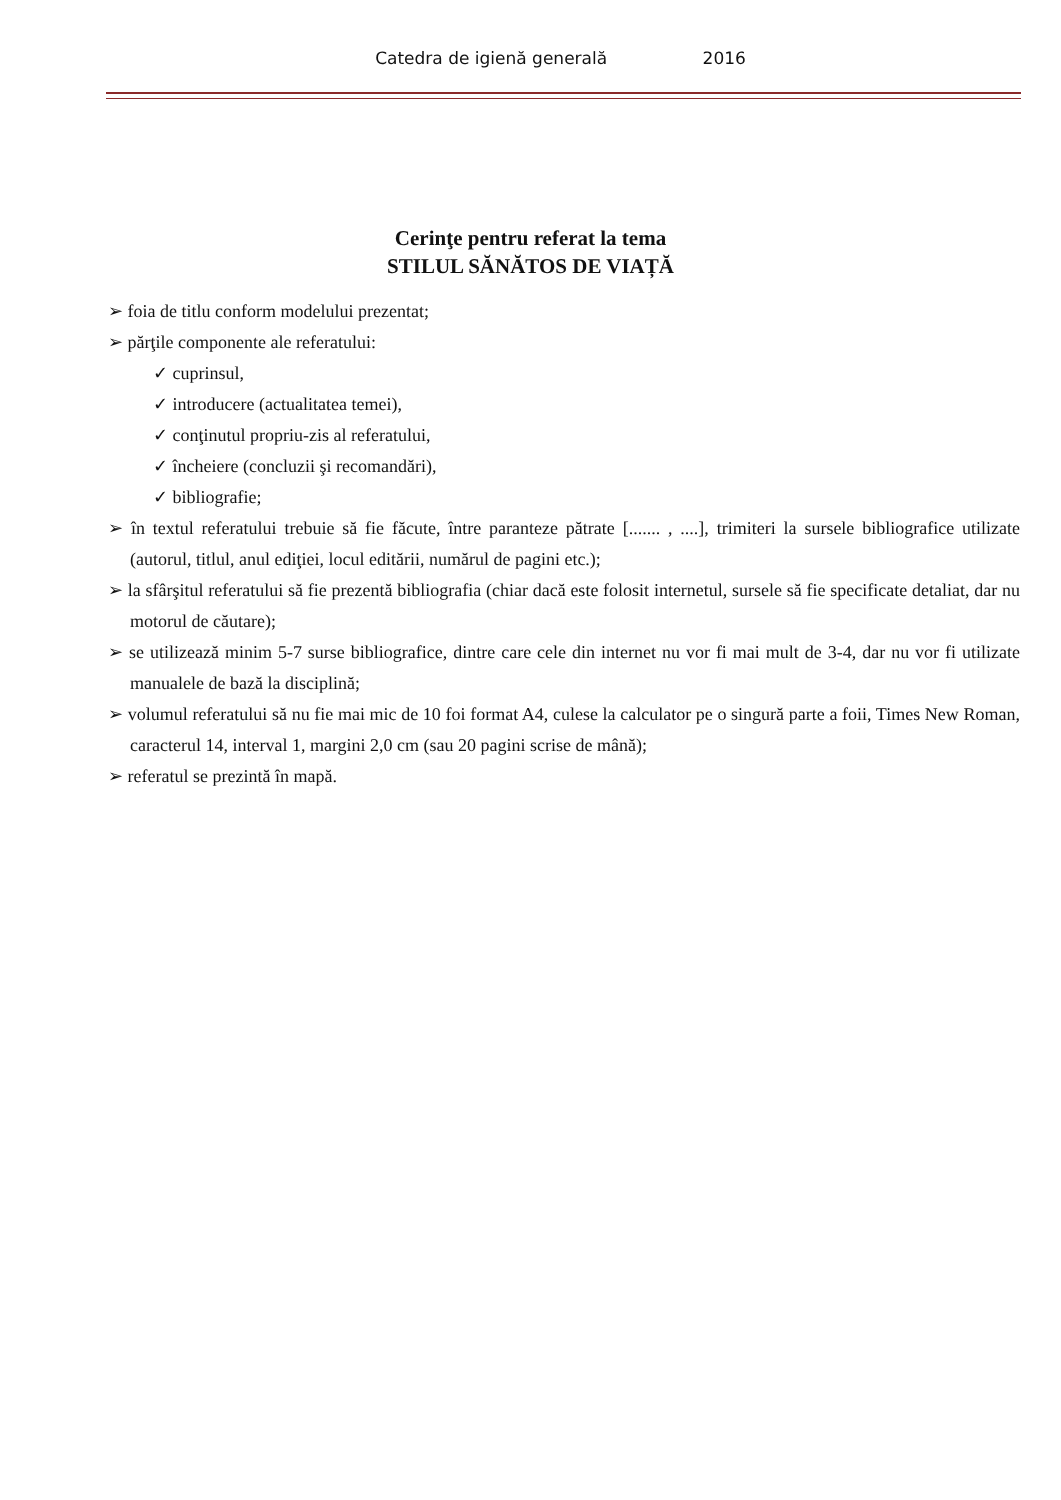Catedra de igienă generală 2016
Cerinţe pentru referat la tema
STILUL SĂNĂTOS DE VIAȚĂ
➢ foia de titlu conform modelului prezentat;
➢ părţile componente ale referatului:
✓ cuprinsul,
✓ introducere (actualitatea temei),
✓ conţinutul propriu-zis al referatului,
✓ încheiere (concluzii şi recomandări),
✓ bibliografie;
➢ în textul referatului trebuie să fie făcute, între paranteze pătrate [....... , ....], trimiteri la sursele bibliografice utilizate (autorul, titlul, anul ediţiei, locul editării, numărul de pagini etc.);
➢ la sfârşitul referatului să fie prezentă bibliografia (chiar dacă este folosit internetul, sursele să fie specificate detaliat, dar nu motorul de căutare);
➢ se utilizează minim 5-7 surse bibliografice, dintre care cele din internet nu vor fi mai mult de 3-4, dar nu vor fi utilizate manualele de bază la disciplină;
➢ volumul referatului să nu fie mai mic de 10 foi format A4, culese la calculator pe o singură parte a foii, Times New Roman, caracterul 14, interval 1, margini 2,0 cm (sau 20 pagini scrise de mână);
➢ referatul se prezintă în mapă.